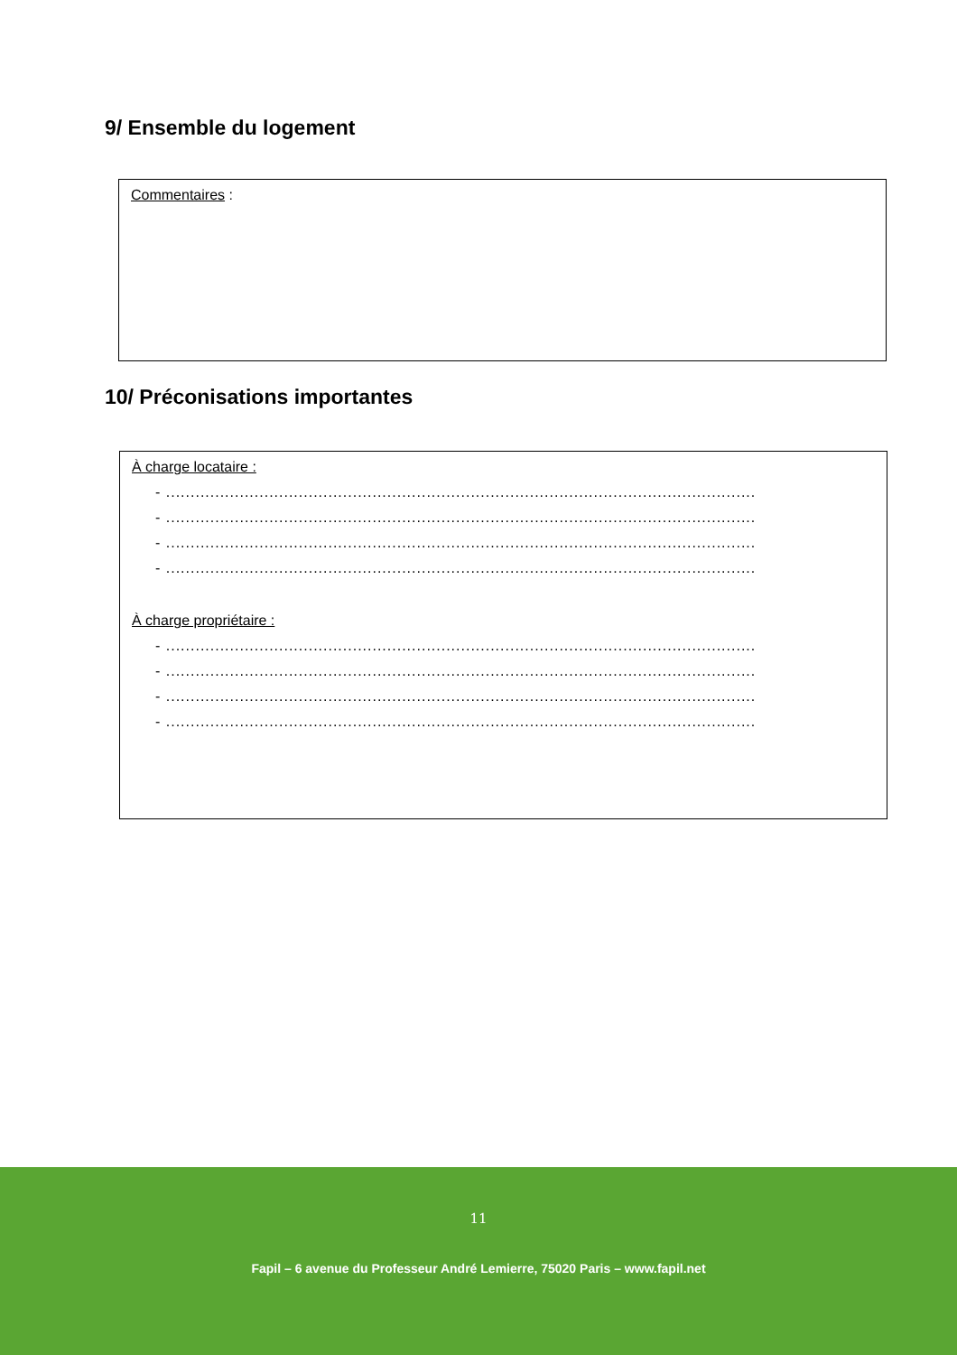9/ Ensemble du logement
Commentaires :
10/ Préconisations importantes
À charge locataire :
- ........................................................................................................................
- ........................................................................................................................
- ........................................................................................................................
- ........................................................................................................................
À charge propriétaire :
- ........................................................................................................................
- ........................................................................................................................
- ........................................................................................................................
- ........................................................................................................................
11
Fapil – 6 avenue du Professeur André Lemierre, 75020 Paris – www.fapil.net